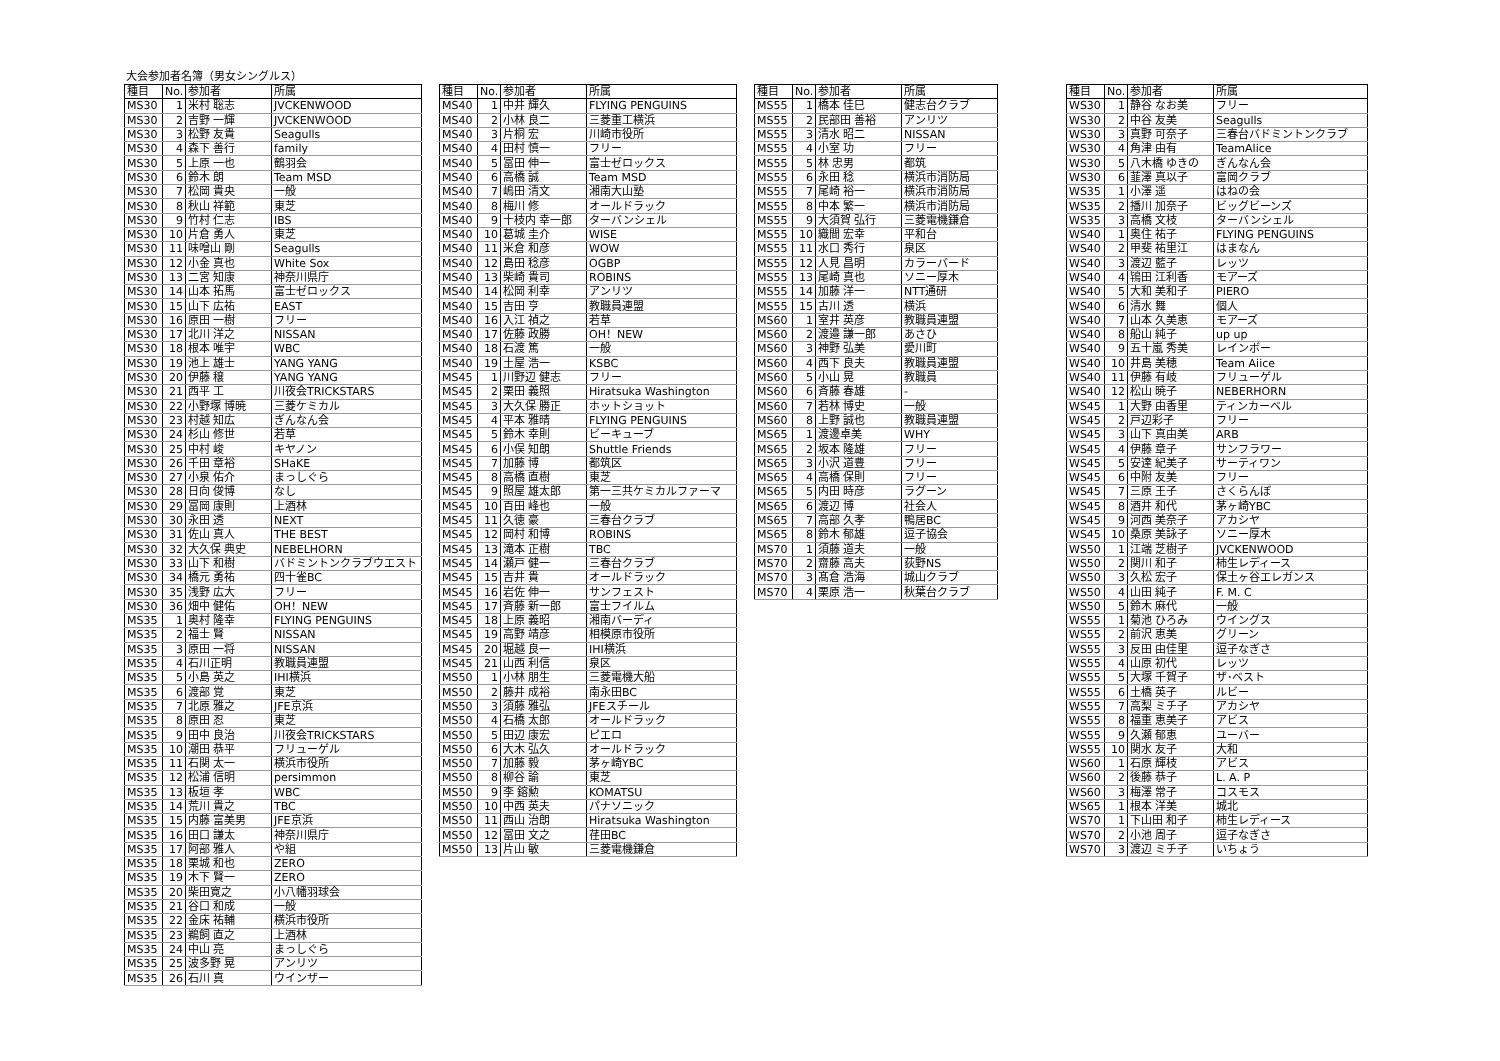大会参加者名簿（男女シングルス）
| 種目 | No. | 参加者 | 所属 |
| --- | --- | --- | --- |
| MS30 | 1 | 米村 聡志 | JVCKENWOOD |
| MS30 | 2 | 吉野 一輝 | JVCKENWOOD |
| MS30 | 3 | 松野 友貴 | Seagulls |
| MS30 | 4 | 森下 善行 | family |
| MS30 | 5 | 上原 一也 | 鶴羽会 |
| MS30 | 6 | 鈴木 朗 | Team MSD |
| MS30 | 7 | 松岡 貴央 | 一般 |
| MS30 | 8 | 秋山 祥範 | 東芝 |
| MS30 | 9 | 竹村 仁志 | IBS |
| MS30 | 10 | 片倉 勇人 | 東芝 |
| MS30 | 11 | 味噌山 剛 | Seagulls |
| MS30 | 12 | 小金 真也 | White Sox |
| MS30 | 13 | 二宮 知康 | 神奈川県庁 |
| MS30 | 14 | 山本 拓馬 | 富士ゼロックス |
| MS30 | 15 | 山下 広祐 | EAST |
| MS30 | 16 | 原田 一樹 | フリー |
| MS30 | 17 | 北川 洋之 | NISSAN |
| MS30 | 18 | 根本 唯宇 | WBC |
| MS30 | 19 | 池上 雄士 | YANG YANG |
| MS30 | 20 | 伊藤 穣 | YANG YANG |
| MS30 | 21 | 西平 工 | 川夜会TRICKSTARS |
| MS30 | 22 | 小野塚 博暁 | 三菱ケミカル |
| MS30 | 23 | 村越 知広 | ぎんなん会 |
| MS30 | 24 | 杉山 修世 | 若草 |
| MS30 | 25 | 中村 峻 | キヤノン |
| MS30 | 26 | 千田 章裕 | SHaKE |
| MS30 | 27 | 小泉 佑介 | まっしぐら |
| MS30 | 28 | 日向 俊博 | なし |
| MS30 | 29 | 冨岡 康則 | 上酒林 |
| MS30 | 30 | 永田 透 | NEXT |
| MS30 | 31 | 佐山 真人 | THE BEST |
| MS30 | 32 | 大久保 典史 | NEBELHORN |
| MS30 | 33 | 山下 和樹 | バドミントンクラブウエスト |
| MS30 | 34 | 橋元 勇祐 | 四十雀BC |
| MS30 | 35 | 浅野 広大 | フリー |
| MS30 | 36 | 畑中 健佑 | OH！NEW |
| MS35 | 1 | 奥村 隆幸 | FLYING PENGUINS |
| MS35 | 2 | 福士 賢 | NISSAN |
| MS35 | 3 | 原田 一将 | NISSAN |
| MS35 | 4 | 石川正明 | 教職員連盟 |
| MS35 | 5 | 小島 英之 | IHI横浜 |
| MS35 | 6 | 渡部 覚 | 東芝 |
| MS35 | 7 | 北原 雅之 | JFE京浜 |
| MS35 | 8 | 原田 忍 | 東芝 |
| MS35 | 9 | 田中 良治 | 川夜会TRICKSTARS |
| MS35 | 10 | 潮田 恭平 | フリューゲル |
| MS35 | 11 | 石関 太一 | 横浜市役所 |
| MS35 | 12 | 松浦 信明 | persimmon |
| MS35 | 13 | 板垣 孝 | WBC |
| MS35 | 14 | 荒川 貴之 | TBC |
| MS35 | 15 | 内藤 富美男 | JFE京浜 |
| MS35 | 16 | 田口 謙太 | 神奈川県庁 |
| MS35 | 17 | 阿部 雅人 | や組 |
| MS35 | 18 | 栗城 和也 | ZERO |
| MS35 | 19 | 木下 賢一 | ZERO |
| MS35 | 20 | 柴田寛之 | 小八幡羽球会 |
| MS35 | 21 | 谷口 和成 | 一般 |
| MS35 | 22 | 金床 祐輔 | 横浜市役所 |
| MS35 | 23 | 鵜飼 直之 | 上酒林 |
| MS35 | 24 | 中山 亮 | まっしぐら |
| MS35 | 25 | 波多野 晃 | アンリツ |
| MS35 | 26 | 石川 真 | ウインザー |
| 種目 | No. | 参加者 | 所属 |
| --- | --- | --- | --- |
| MS40 | 1 | 中井 輝久 | FLYING PENGUINS |
| MS40 | 2 | 小林 良二 | 三菱重工横浜 |
| MS40 | 3 | 片桐 宏 | 川崎市役所 |
| MS40 | 4 | 田村 慎一 | フリー |
| MS40 | 5 | 冨田 伸一 | 富士ゼロックス |
| MS40 | 6 | 高橋 誠 | Team MSD |
| MS40 | 7 | 嶋田 清文 | 湘南大山塾 |
| MS40 | 8 | 梅川 修 | オールドラック |
| MS40 | 9 | 十枝内 幸一郎 | ターバンシェル |
| MS40 | 10 | 葛城 圭介 | WISE |
| MS40 | 11 | 米倉 和彦 | WOW |
| MS40 | 12 | 島田 稔彦 | OGBP |
| MS40 | 13 | 柴崎 貴司 | ROBINS |
| MS40 | 14 | 松岡 利幸 | アンリツ |
| MS40 | 15 | 吉田 亨 | 教職員連盟 |
| MS40 | 16 | 入江 禎之 | 若草 |
| MS40 | 17 | 佐藤 政勝 | OH！NEW |
| MS40 | 18 | 石渡 篤 | 一般 |
| MS40 | 19 | 土屋 浩一 | KSBC |
| MS45 | 1 | 川野辺 健志 | フリー |
| MS45 | 2 | 栗田 義照 | Hiratsuka Washington |
| MS45 | 3 | 大久保 勝正 | ホットショット |
| MS45 | 4 | 平本 雅晴 | FLYING PENGUINS |
| MS45 | 5 | 鈴木 幸則 | ビーキューブ |
| MS45 | 6 | 小俣 知朗 | Shuttle Friends |
| MS45 | 7 | 加藤 博 | 都筑区 |
| MS45 | 8 | 高橋 直樹 | 東芝 |
| MS45 | 9 | 照屋 雄太郎 | 第一三共ケミカルファーマ |
| MS45 | 10 | 百田 峰也 | 一般 |
| MS45 | 11 | 久徳 豪 | 三春台クラブ |
| MS45 | 12 | 岡村 和博 | ROBINS |
| MS45 | 13 | 滝本 正樹 | TBC |
| MS45 | 14 | 瀬戸 健一 | 三春台クラブ |
| MS45 | 15 | 吉井 貴 | オールドラック |
| MS45 | 16 | 岩佐 伸一 | サンフェスト |
| MS45 | 17 | 斉藤 新一郎 | 富士フイルム |
| MS45 | 18 | 上原 義昭 | 湘南バーディ |
| MS45 | 19 | 高野 靖彦 | 相模原市役所 |
| MS45 | 20 | 堀越 良一 | IHI横浜 |
| MS45 | 21 | 山西 利信 | 泉区 |
| MS50 | 1 | 小林 朋生 | 三菱電機大船 |
| MS50 | 2 | 藤井 成裕 | 南永田BC |
| MS50 | 3 | 須藤 雅弘 | JFEスチール |
| MS50 | 4 | 石橋 太郎 | オールドラック |
| MS50 | 5 | 田辺 康宏 | ピエロ |
| MS50 | 6 | 大木 弘久 | オールドラック |
| MS50 | 7 | 加藤 毅 | 茅ヶ崎YBC |
| MS50 | 8 | 柳谷 諭 | 東芝 |
| MS50 | 9 | 李 鎔勲 | KOMATSU |
| MS50 | 10 | 中西 英夫 | パナソニック |
| MS50 | 11 | 西山 治朗 | Hiratsuka Washington |
| MS50 | 12 | 冨田 文之 | 荏田BC |
| MS50 | 13 | 片山 敏 | 三菱電機鎌倉 |
| 種目 | No. | 参加者 | 所属 |
| --- | --- | --- | --- |
| MS55 | 1 | 橋本 佳巳 | 健志台クラブ |
| MS55 | 2 | 民部田 善裕 | アンリツ |
| MS55 | 3 | 清水 昭二 | NISSAN |
| MS55 | 4 | 小室 功 | フリー |
| MS55 | 5 | 林 忠男 | 都筑 |
| MS55 | 6 | 永田 稔 | 横浜市消防局 |
| MS55 | 7 | 尾崎 裕一 | 横浜市消防局 |
| MS55 | 8 | 中本 繁一 | 横浜市消防局 |
| MS55 | 9 | 大須賀 弘行 | 三菱電機鎌倉 |
| MS55 | 10 | 織間 宏幸 | 平和台 |
| MS55 | 11 | 水口 秀行 | 泉区 |
| MS55 | 12 | 人見 昌明 | カラーバード |
| MS55 | 13 | 尾崎 真也 | ソニー厚木 |
| MS55 | 14 | 加藤 洋一 | NTT通研 |
| MS55 | 15 | 古川 透 | 横浜 |
| MS60 | 1 | 室井 英彦 | 教職員連盟 |
| MS60 | 2 | 渡邉 謙一郎 | あさひ |
| MS60 | 3 | 神野 弘美 | 愛川町 |
| MS60 | 4 | 西下 良夫 | 教職員連盟 |
| MS60 | 5 | 小山 晃 | 教職員 |
| MS60 | 6 | 斉藤 春雄 | - |
| MS60 | 7 | 若林 博史 | 一般 |
| MS60 | 8 | 上野 誠也 | 教職員連盟 |
| MS65 | 1 | 渡邊卓美 | WHY |
| MS65 | 2 | 坂本 隆雄 | フリー |
| MS65 | 3 | 小沢 道豊 | フリー |
| MS65 | 4 | 高橋 保則 | フリー |
| MS65 | 5 | 内田 時彦 | ラグーン |
| MS65 | 6 | 渡辺 博 | 社会人 |
| MS65 | 7 | 高部 久孝 | 鴨居BC |
| MS65 | 8 | 鈴木 郁雄 | 逗子協会 |
| MS70 | 1 | 須藤 道夫 | 一般 |
| MS70 | 2 | 齋藤 高夫 | 荻野NS |
| MS70 | 3 | 髙倉 浩海 | 城山クラブ |
| MS70 | 4 | 栗原 浩一 | 秋葉台クラブ |
| 種目 | No. | 参加者 | 所属 |
| --- | --- | --- | --- |
| WS30 | 1 | 静谷 なお美 | フリー |
| WS30 | 2 | 中谷 友美 | Seagulls |
| WS30 | 3 | 真野 可奈子 | 三春台バドミントンクラブ |
| WS30 | 4 | 角津 由有 | TeamAlice |
| WS30 | 5 | 八木橋 ゆきの | ぎんなん会 |
| WS30 | 6 | 韮澤 真以子 | 富岡クラブ |
| WS35 | 1 | 小澤 遥 | はねの会 |
| WS35 | 2 | 播川 加奈子 | ビッグビーンズ |
| WS35 | 3 | 高橋 文枝 | ターバンシェル |
| WS40 | 1 | 奥住 祐子 | FLYING PENGUINS |
| WS40 | 2 | 甲斐 祐里江 | はまなん |
| WS40 | 3 | 渡辺 藍子 | レッツ |
| WS40 | 4 | 鴇田 江利香 | モアーズ |
| WS40 | 5 | 大和 美和子 | PIERO |
| WS40 | 6 | 清水 舞 | 個人 |
| WS40 | 7 | 山本 久美恵 | モアーズ |
| WS40 | 8 | 船山 純子 | up up |
| WS40 | 9 | 五十嵐 秀美 | レインボー |
| WS40 | 10 | 井島 美穂 | Team Aiice |
| WS40 | 11 | 伊藤 有岐 | フリューゲル |
| WS40 | 12 | 松山 暁子 | NEBERHORN |
| WS45 | 1 | 大野 由香里 | ティンカーベル |
| WS45 | 2 | 戸辺彩子 | フリー |
| WS45 | 3 | 山下 真由美 | ARB |
| WS45 | 4 | 伊藤 章子 | サンフラワー |
| WS45 | 5 | 安達 紀美子 | サーティワン |
| WS45 | 6 | 中附 友美 | フリー |
| WS45 | 7 | 三原 王子 | さくらんぼ |
| WS45 | 8 | 酒井 和代 | 茅ヶ崎YBC |
| WS45 | 9 | 河西 美奈子 | アカシヤ |
| WS45 | 10 | 桑原 美詠子 | ソニー厚木 |
| WS50 | 1 | 江端 芝樹子 | JVCKENWOOD |
| WS50 | 2 | 関川 和子 | 柿生レディース |
| WS50 | 3 | 久松 宏子 | 保土ヶ谷エレガンス |
| WS50 | 4 | 山田 純子 | F. M. C |
| WS50 | 5 | 鈴木 麻代 | 一般 |
| WS55 | 1 | 菊池 ひろみ | ウイングス |
| WS55 | 2 | 前沢 恵美 | グリーン |
| WS55 | 3 | 反田 由佳里 | 逗子なぎさ |
| WS55 | 4 | 山原 初代 | レッツ |
| WS55 | 5 | 大塚 千賀子 | ザ･ベスト |
| WS55 | 6 | 土橋 英子 | ルビー |
| WS55 | 7 | 高梨 ミチ子 | アカシヤ |
| WS55 | 8 | 福重 恵美子 | アビス |
| WS55 | 9 | 久瀬 郁恵 | ユーバー |
| WS55 | 10 | 関水 友子 | 大和 |
| WS60 | 1 | 石原 輝枝 | アビス |
| WS60 | 2 | 後藤 恭子 | L. A. P |
| WS60 | 3 | 梅澤 常子 | コスモス |
| WS65 | 1 | 根本 洋美 | 城北 |
| WS70 | 1 | 下山田 和子 | 柿生レディース |
| WS70 | 2 | 小池 周子 | 逗子なぎさ |
| WS70 | 3 | 渡辺 ミチ子 | いちょう |